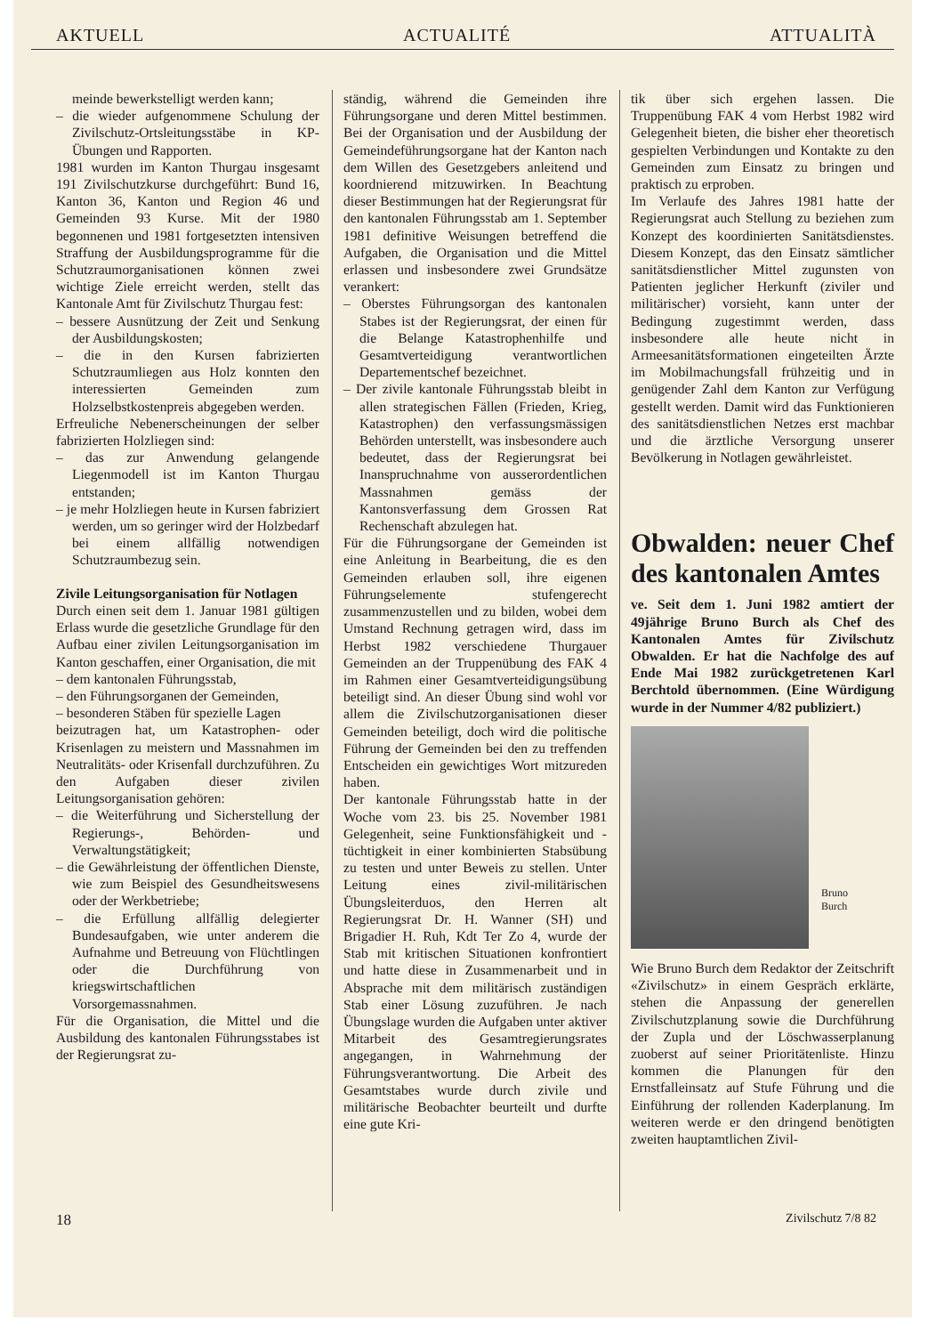AKTUELL ACTUALITÉ ATTUALITÀ
meinde bewerkstelligt werden kann;
– die wieder aufgenommene Schulung der Zivilschutz-Ortsleitungsstäbe in KP-Übungen und Rapporten.
1981 wurden im Kanton Thurgau insgesamt 191 Zivilschutzkurse durchgeführt: Bund 16, Kanton 36, Kanton und Region 46 und Gemeinden 93 Kurse. Mit der 1980 begonnenen und 1981 fortgesetzten intensiven Straffung der Ausbildungsprogramme für die Schutzraumorganisationen können zwei wichtige Ziele erreicht werden, stellt das Kantonale Amt für Zivilschutz Thurgau fest:
– bessere Ausnützung der Zeit und Senkung der Ausbildungskosten;
– die in den Kursen fabrizierten Schutzraumliegen aus Holz konnten den interessierten Gemeinden zum Holzselbstkostenpreis abgegeben werden.
Erfreuliche Nebenerscheinungen der selber fabrizierten Holzliegen sind:
– das zur Anwendung gelangende Liegenmodell ist im Kanton Thurgau entstanden;
– je mehr Holzliegen heute in Kursen fabriziert werden, um so geringer wird der Holzbedarf bei einem allfällig notwendigen Schutzraumbezug sein.
Zivile Leitungsorganisation für Notlagen
Durch einen seit dem 1. Januar 1981 gültigen Erlass wurde die gesetzliche Grundlage für den Aufbau einer zivilen Leitungsorganisation im Kanton geschaffen, einer Organisation, die mit
– dem kantonalen Führungsstab,
– den Führungsorganen der Gemeinden,
– besonderen Stäben für spezielle Lagen
beizutragen hat, um Katastrophen- oder Krisenlagen zu meistern und Massnahmen im Neutralitäts- oder Krisenfall durchzuführen. Zu den Aufgaben dieser zivilen Leitungsorganisation gehören:
– die Weiterführung und Sicherstellung der Regierungs-, Behörden- und Verwaltungstätigkeit;
– die Gewährleistung der öffentlichen Dienste, wie zum Beispiel des Gesundheitswesens oder der Werkbetriebe;
– die Erfüllung allfällig delegierter Bundesaufgaben, wie unter anderem die Aufnahme und Betreuung von Flüchtlingen oder die Durchführung von kriegswirtschaftlichen Vorsorgemassnahmen.
Für die Organisation, die Mittel und die Ausbildung des kantonalen Führungsstabes ist der Regierungsrat zu-
ständig, während die Gemeinden ihre Führungsorgane und deren Mittel bestimmen. Bei der Organisation und der Ausbildung der Gemeindeführungsorgane hat der Kanton nach dem Willen des Gesetzgebers anleitend und koordnierend mitzuwirken. In Beachtung dieser Bestimmungen hat der Regierungsrat für den kantonalen Führungsstab am 1. September 1981 definitive Weisungen betreffend die Aufgaben, die Organisation und die Mittel erlassen und insbesondere zwei Grundsätze verankert:
– Oberstes Führungsorgan des kantonalen Stabes ist der Regierungsrat, der einen für die Belange Katastrophenhilfe und Gesamtverteidigung verantwortlichen Departementschef bezeichnet.
– Der zivile kantonale Führungsstab bleibt in allen strategischen Fällen (Frieden, Krieg, Katastrophen) den verfassungsmässigen Behörden unterstellt, was insbesondere auch bedeutet, dass der Regierungsrat bei Inanspruchnahme von ausserordentlichen Massnahmen gemäss der Kantonsverfassung dem Grossen Rat Rechenschaft abzulegen hat.
Für die Führungsorgane der Gemeinden ist eine Anleitung in Bearbeitung, die es den Gemeinden erlauben soll, ihre eigenen Führungselemente stufengerecht zusammenzustellen und zu bilden, wobei dem Umstand Rechnung getragen wird, dass im Herbst 1982 verschiedene Thurgauer Gemeinden an der Truppenübung des FAK 4 im Rahmen einer Gesamtverteidigungsübung beteiligt sind. An dieser Übung sind wohl vor allem die Zivilschutzorganisationen dieser Gemeinden beteiligt, doch wird die politische Führung der Gemeinden bei den zu treffenden Entscheiden ein gewichtiges Wort mitzureden haben.
Der kantonale Führungsstab hatte in der Woche vom 23. bis 25. November 1981 Gelegenheit, seine Funktionsfähigkeit und -tüchtigkeit in einer kombinierten Stabsübung zu testen und unter Beweis zu stellen. Unter Leitung eines zivil-militärischen Übungsleiterduos, den Herren alt Regierungsrat Dr. H. Wanner (SH) und Brigadier H. Ruh, Kdt Ter Zo 4, wurde der Stab mit kritischen Situationen konfrontiert und hatte diese in Zusammenarbeit und in Absprache mit dem militärisch zuständigen Stab einer Lösung zuzuführen. Je nach Übungslage wurden die Aufgaben unter aktiver Mitarbeit des Gesamtregierungsrates angegangen, in Wahrnehmung der Führungsverantwortung. Die Arbeit des Gesamtstabes wurde durch zivile und militärische Beobachter beurteilt und durfte eine gute Kri-
tik über sich ergehen lassen. Die Truppenübung FAK 4 vom Herbst 1982 wird Gelegenheit bieten, die bisher eher theoretisch gespielten Verbindungen und Kontakte zu den Gemeinden zum Einsatz zu bringen und praktisch zu erproben.
Im Verlaufe des Jahres 1981 hatte der Regierungsrat auch Stellung zu beziehen zum Konzept des koordinierten Sanitätsdienstes. Diesem Konzept, das den Einsatz sämtlicher sanitätsdienstlicher Mittel zugunsten von Patienten jeglicher Herkunft (ziviler und militärischer) vorsieht, kann unter der Bedingung zugestimmt werden, dass insbesondere alle heute nicht in Armeesanitätsformationen eingeteilten Ärzte im Mobilmachungsfall frühzeitig und in genügender Zahl dem Kanton zur Verfügung gestellt werden. Damit wird das Funktionieren des sanitätsdienstlichen Netzes erst machbar und die ärztliche Versorgung unserer Bevölkerung in Notlagen gewährleistet.
Obwalden: neuer Chef des kantonalen Amtes
ve. Seit dem 1. Juni 1982 amtiert der 49jährige Bruno Burch als Chef des Kantonalen Amtes für Zivilschutz Obwalden. Er hat die Nachfolge des auf Ende Mai 1982 zurückgetretenen Karl Berchtold übernommen. (Eine Würdigung wurde in der Nummer 4/82 publiziert.)
Bruno
Burch
Wie Bruno Burch dem Redaktor der Zeitschrift «Zivilschutz» in einem Gespräch erklärte, stehen die Anpassung der generellen Zivilschutzplanung sowie die Durchführung der Zupla und der Löschwasserplanung zuoberst auf seiner Prioritätenliste. Hinzu kommen die Planungen für den Ernstfalleinsatz auf Stufe Führung und die Einführung der rollenden Kaderplanung. Im weiteren werde er den dringend benötigten zweiten hauptamtlichen Zivil-
18 Zivilschutz 7/8 82